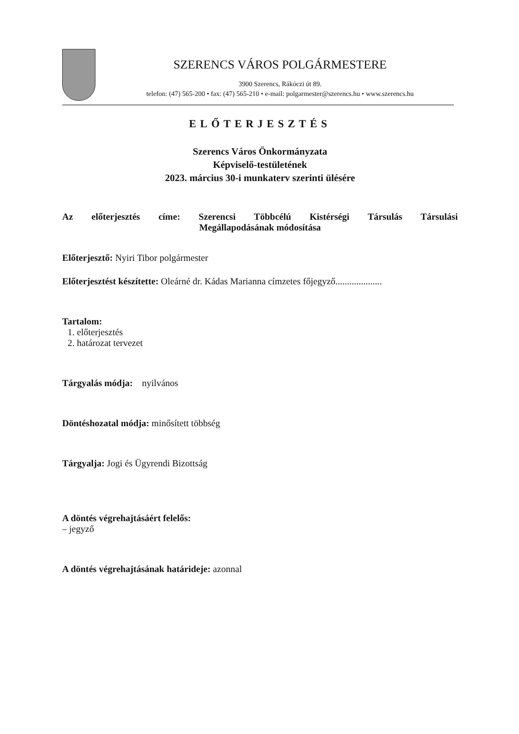SZERENCS VÁROS POLGÁRMESTERE
3900 Szerencs, Rákóczi út 89.
telefon: (47) 565-200 • fax: (47) 565-210 • e-mail: polgarmester@szerencs.hu • www.szerencs.hu
ELŐTERJESZTÉS
Szerencs Város Önkormányzata
Képviselő-testületének
2023. március 30-i munkaterv szerinti ülésére
Az előterjesztés címe: Szerencsi Többcélú Kistérségi Társulás Társulási
Megállapodásának módosítása
Előterjesztő: Nyiri Tibor polgármester
Előterjesztést készítette: Oleárné dr. Kádas Marianna címzetes főjegyző....................
Tartalom:
1. előterjesztés
2. határozat tervezet
Tárgyalás módja: nyilvános
Döntéshozatal módja: minősített többség
Tárgyalja: Jogi és Ügyrendi Bizottság
A döntés végrehajtásáért felelős:
– jegyző
A döntés végrehajtásának határideje: azonnal